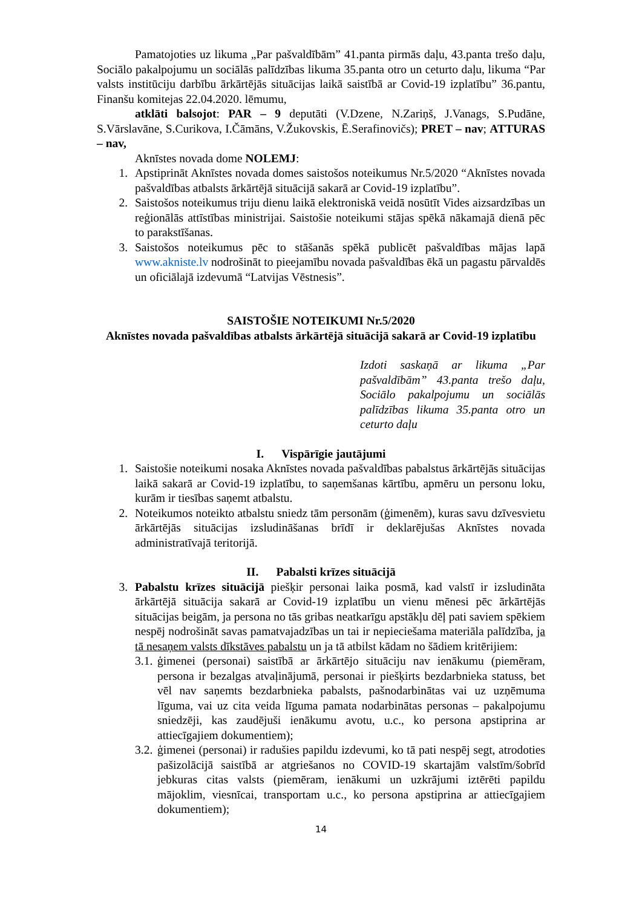Pamatojoties uz likuma „Par pašvaldībām” 41.panta pirmās daļu, 43.panta trešo daļu, Sociālo pakalpojumu un sociālās palīdzības likuma 35.panta otro un ceturto daļu, likuma “Par valsts institūciju darbību ārkārtējās situācijas laikā saistībā ar Covid-19 izplatību” 36.pantu, Finanšu komitejas 22.04.2020. lēmumu,
atklāti balsojot: PAR – 9 deputāti (V.Dzene, N.Zariņš, J.Vanags, S.Pudāne, S.Vārslavāne, S.Curikova, I.Čāmāns, V.Žukovskis, Ē.Serafinovičs); PRET – nav; ATTURAS – nav,
Aknīstes novada dome NOLEMJ:
1. Apstiprināt Aknīstes novada domes saistošos noteikumus Nr.5/2020 “Aknīstes novada pašvaldības atbalsts ārkārtējā situācijā sakarā ar Covid-19 izplatību”.
2. Saistošos noteikumus triju dienu laikā elektroniskā veidā nosūtīt Vides aizsardzības un reģionālās attīstības ministrijai. Saistošie noteikumi stājas spēkā nākamajā dienā pēc to parakstīšanas.
3. Saistošos noteikumus pēc to stāšanās spēkā publicēt pašvaldības mājas lapā www.akniste.lv nodrošināt to pieejamību novada pašvaldības ēkā un pagastu pārvaldēs un oficiālajā izdevumā “Latvijas Vēstnesis”.
SAISTOŠIE NOTEIKUMI Nr.5/2020
Aknīstes novada pašvaldības atbalsts ārkārtējā situācijā sakarā ar Covid-19 izplatību
Izdoti saskaņā ar likuma „Par pašvaldībām” 43.panta trešo daļu, Sociālo pakalpojumu un sociālās palīdzības likuma 35.panta otro un ceturto daļu
I. Vispārīgie jautājumi
1. Saistošie noteikumi nosaka Aknīstes novada pašvaldības pabalstus ārkārtējās situācijas laikā sakarā ar Covid-19 izplatību, to saņemšanas kārtību, apmēru un personu loku, kurām ir tiesības saņemt atbalstu.
2. Noteikumos noteikto atbalstu sniedz tām personām (ģimenēm), kuras savu dzīvesvietu ārkārtējās situācijas izsludināšanas brīdī ir deklarējušas Aknīstes novada administratīvajā teritorijā.
II. Pabalsti krīzes situācijā
3. Pabalstu krīzes situācijā piešķir personai laika posmā, kad valstī ir izsludināta ārkārtējā situācija sakarā ar Covid-19 izplatību un vienu mēnesi pēc ārkārtējās situācijas beigām, ja persona no tās gribas neatkarīgu apstākļu dēļ pati saviem spēkiem nespēj nodrošināt savas pamatvajadzības un tai ir nepieciešama materiāla palīdzība, ja tā nesaņem valsts dīkstāves pabalstu un ja tā atbilst kādam no šādiem kritērijiem:
3.1. ģimenei (personai) saistībā ar ārkārtējo situāciju nav ienākumu (piemēram, persona ir bezalgas atvaļinājumā, personai ir piešķirts bezdarbnieka statuss, bet vēl nav saņemts bezdarbnieka pabalsts, pašnodarbinātas vai uz uzņēmuma līguma, vai uz cita veida līguma pamata nodarbinātas personas – pakalpojumu sniedzēji, kas zaudējuši ienākumu avotu, u.c., ko persona apstiprina ar attiecīgajiem dokumentiem);
3.2. ģimenei (personai) ir radušies papildu izdevumi, ko tā pati nespēj segt, atrodoties pašizolācijā saistībā ar atgriešanos no COVID-19 skartajām valstīm/šobrīd jebkuras citas valsts (piemēram, ienākumi un uzkrājumi iztērēti papildu mājoklim, viesnīcai, transportam u.c., ko persona apstiprina ar attiecīgajiem dokumentiem);
14